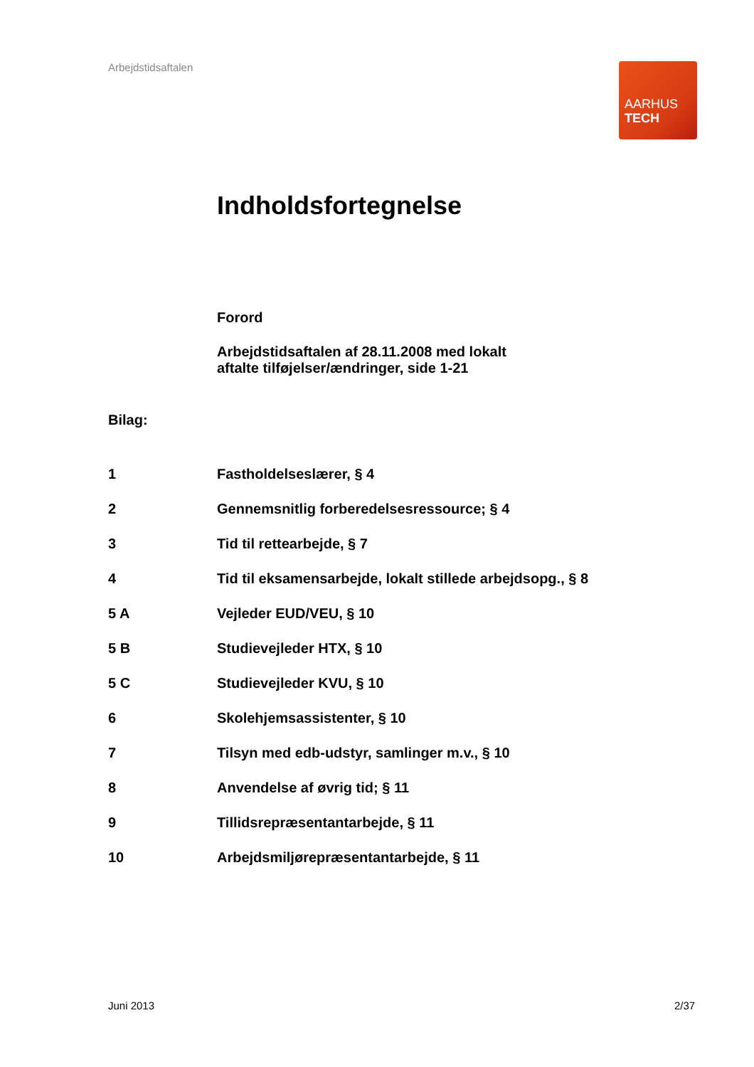Arbejdstidsaftalen
AARHUS
TECH
Indholdsfortegnelse
Forord
Arbejdstidsaftalen af 28.11.2008 med lokalt
aftalte tilføjelser/ændringer, side 1-21
Bilag:
| 1 | Fastholdelseslærer, § 4 |
| 2 | Gennemsnitlig forberedelsesressource; § 4 |
| 3 | Tid til rettearbejde, § 7 |
| 4 | Tid til eksamensarbejde, lokalt stillede arbejdsopg., § 8 |
| 5 A | Vejleder EUD/VEU, § 10 |
| 5 B | Studievejleder HTX, § 10 |
| 5 C | Studievejleder KVU, § 10 |
| 6 | Skolehjemsassistenter, § 10 |
| 7 | Tilsyn med edb-udstyr, samlinger m.v., § 10 |
| 8 | Anvendelse af øvrig tid; § 11 |
| 9 | Tillidsrepræsentantarbejde, § 11 |
| 10 | Arbejdsmiljørepræsentantarbejde, § 11 |
Juni 2013 2/37